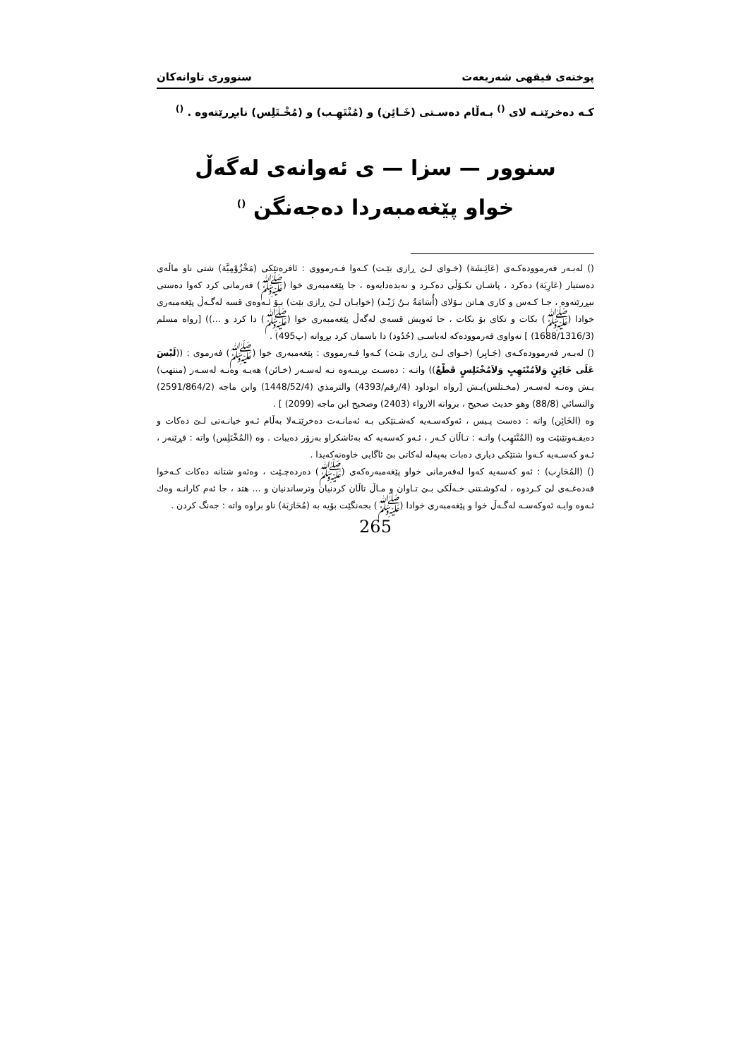پوختەی فیقهی شەریعەت سنووری تاوانەکان
کـه دەخرێتـه لای <sup>()</sup> بـەڵام دەسـتی (خَـائِن) و (مُنْتَهِـب) و (مُخْـتَلِس) نابڕرێتەوە . <sup>()</sup>
سنوور — سزا — ی ئەوانەی لەگەڵ
خواو پێغەمبەردا دەجەنگن <sup>()</sup>
() لەبـەر فەرموودەکـەی (عَائِـشَة) (خـوای لـێ ڕازی بێـت) کـەوا فـەرمووی : ئافرەتێکی (مَخْزُوْمِيَّة) شتی ناو ماڵەی دەستیار (عَارِيَة) دەکرد ، پاشـان نکـۆڵی دەکـرد و نەیدەدایەوە ، جا پێغەمبەری خوا (ﷺ) فەرمانی کرد کەوا دەستی ببڕرێتەوە ، جـا کـەس و کاری هـاتن بـۆلای (أُسَامَةُ بـنُ زَيْـد) (خوایـان لـێ ڕازی بێت) بـۆ ئـەوەی قسە لەگـەڵ پێغەمبەری خوادا (ﷺ) بکات و تکای بۆ بکات ، جا ئەویش قسەی لەگەڵ پێغەمبەری خوا (ﷺ) دا کرد و ...)) [رواه مسلم (1688/1316/3) ] تەواوی فەرموودەکە لەباسـی (حُدُود) دا باسمان کرد بڕوانە (پ495) .
() لەبـەر فەرموودەکـەی (جَـابِر) (خـوای لـێ ڕازی بێـت) کـەوا فـەرمووی : پێغەمبەری خوا (ﷺ) فەرموی : ((لَيْسَ عَلَى خَائِنٍ وَلاَمُنْتَهِبٍ وَلاَمُخْتَلِسٍ قَطْعٌ)) واتـە : دەسـت بڕینـەوە نـە لەسـەر (خـائن) هەیـە وەنـە لەسـەر (منتهب) یـش وەنـە لەسـەر (مخـتلس)یـش [رواه ابوداود (4/رقم/4393) والترمذي (1448/52/4) وابن ماجه (2591/864/2) والنسائي (88/8) وهو حديث صحيح ، بروانه الارواء (2403) وصحيح ابن ماجه (2099) ] .
وە (الخَائِن) واتە : دەست پـیس ، ئەوکەسـەیە کەشـتێکی بـە ئەمانـەت دەخرێتـەلا بەڵام ئـەو خیانـەتی لـێ دەکات و دەیفـەوتێنێت وە (المُنْتَهِب) واتـە : تـاڵان کـەر ، ئـەو کەسەیە کە بەئاشکراو بەزۆر دەیبات . وە (المُخْتَلِس) واتە : فڕێنەر ، ئـەو کەسـەیە کـەوا شتێکی دیاری دەبات بەپەلە لەکاتی بێ ئاگایی خاوەنەکەیدا .
() (المُحَارِب) : ئەو کەسەیە کەوا لەفەرمانی خواو پێغەمبەرەکەی (ﷺ) دەردەچـێت ، وەئەو شتانە دەکات کـەخوا قەدەغـەی لێ کـردوە ، لەکوشـتنی خـەڵکی بـێ تـاوان و مـاڵ تاڵان کردنیان وترساندنیان و ... هتد ، جا ئەم کارانـە وەك ئـەوە وایـە ئەوکەسـە لەگـەڵ خوا و پێغەمبەری خوادا (ﷺ) بجەنگێت بۆیە بە (مُحَارَبَة) ناو براوە واتە : جەنگ کردن .
265